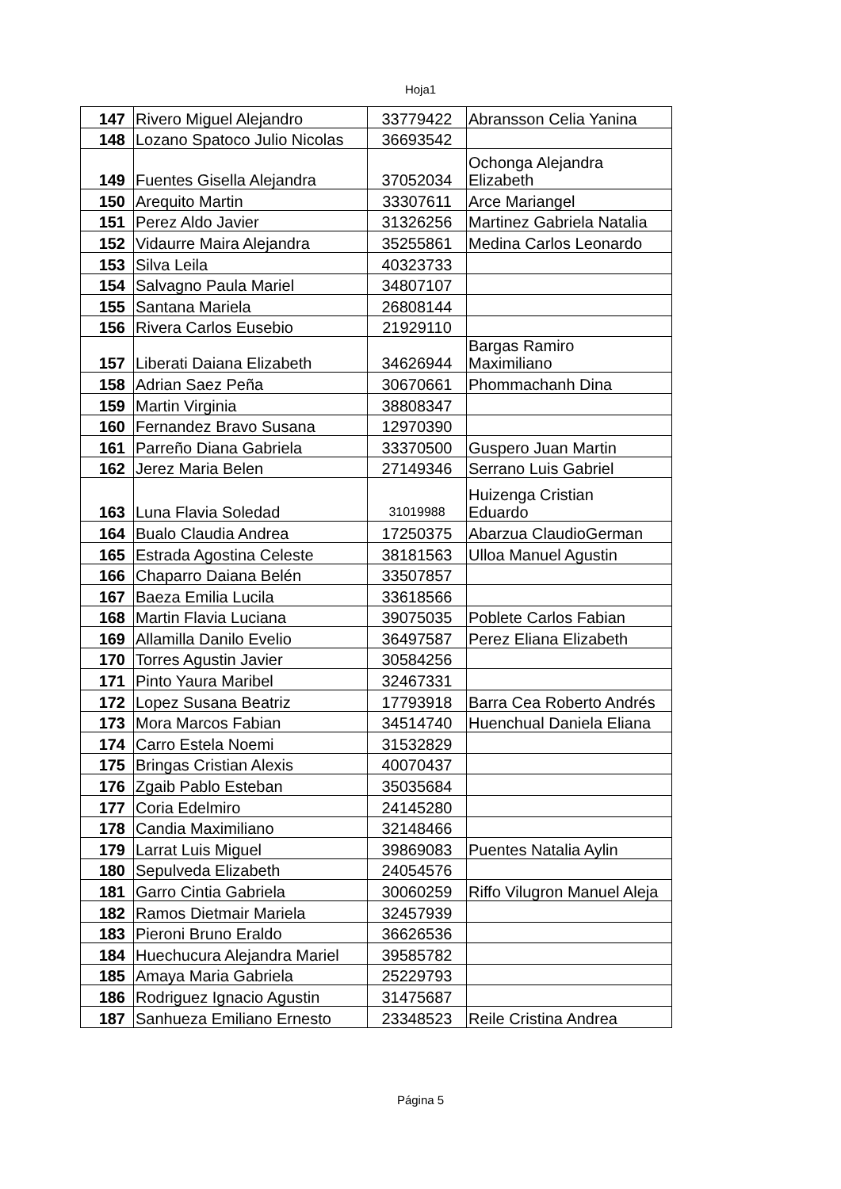Hoja1
| 147 | Rivero Miguel Alejandro | 33779422 | Abransson Celia Yanina |
| 148 | Lozano Spatoco Julio Nicolas | 36693542 | |
| 149 | Fuentes Gisella Alejandra | 37052034 | Ochonga Alejandra Elizabeth |
| 150 | Arequito Martin | 33307611 | Arce Mariangel |
| 151 | Perez Aldo Javier | 31326256 | Martinez Gabriela Natalia |
| 152 | Vidaurre Maira Alejandra | 35255861 | Medina Carlos Leonardo |
| 153 | Silva Leila | 40323733 | |
| 154 | Salvagno Paula Mariel | 34807107 | |
| 155 | Santana Mariela | 26808144 | |
| 156 | Rivera Carlos Eusebio | 21929110 | |
| 157 | Liberati Daiana Elizabeth | 34626944 | Bargas Ramiro Maximiliano |
| 158 | Adrian Saez Peña | 30670661 | Phommachanh Dina |
| 159 | Martin Virginia | 38808347 | |
| 160 | Fernandez Bravo Susana | 12970390 | |
| 161 | Parreño Diana Gabriela | 33370500 | Guspero Juan Martin |
| 162 | Jerez Maria Belen | 27149346 | Serrano Luis Gabriel |
| 163 | Luna Flavia Soledad | 31019988 | Huizenga Cristian Eduardo |
| 164 | Bualo Claudia Andrea | 17250375 | Abarzua ClaudioGerman |
| 165 | Estrada Agostina Celeste | 38181563 | Ulloa Manuel Agustin |
| 166 | Chaparro Daiana Belén | 33507857 | |
| 167 | Baeza Emilia Lucila | 33618566 | |
| 168 | Martin Flavia Luciana | 39075035 | Poblete Carlos Fabian |
| 169 | Allamilla Danilo Evelio | 36497587 | Perez Eliana Elizabeth |
| 170 | Torres Agustin Javier | 30584256 | |
| 171 | Pinto Yaura Maribel | 32467331 | |
| 172 | Lopez Susana Beatriz | 17793918 | Barra Cea Roberto Andrés |
| 173 | Mora Marcos Fabian | 34514740 | Huenchual Daniela Eliana |
| 174 | Carro Estela Noemi | 31532829 | |
| 175 | Bringas Cristian Alexis | 40070437 | |
| 176 | Zgaib Pablo Esteban | 35035684 | |
| 177 | Coria Edelmiro | 24145280 | |
| 178 | Candia Maximiliano | 32148466 | |
| 179 | Larrat Luis Miguel | 39869083 | Puentes Natalia Aylin |
| 180 | Sepulveda Elizabeth | 24054576 | |
| 181 | Garro Cintia Gabriela | 30060259 | Riffo Vilugron Manuel Aleja |
| 182 | Ramos Dietmair Mariela | 32457939 | |
| 183 | Pieroni Bruno Eraldo | 36626536 | |
| 184 | Huechucura Alejandra Mariel | 39585782 | |
| 185 | Amaya Maria Gabriela | 25229793 | |
| 186 | Rodriguez Ignacio Agustin | 31475687 | |
| 187 | Sanhueza Emiliano Ernesto | 23348523 | Reile Cristina Andrea |
Página 5